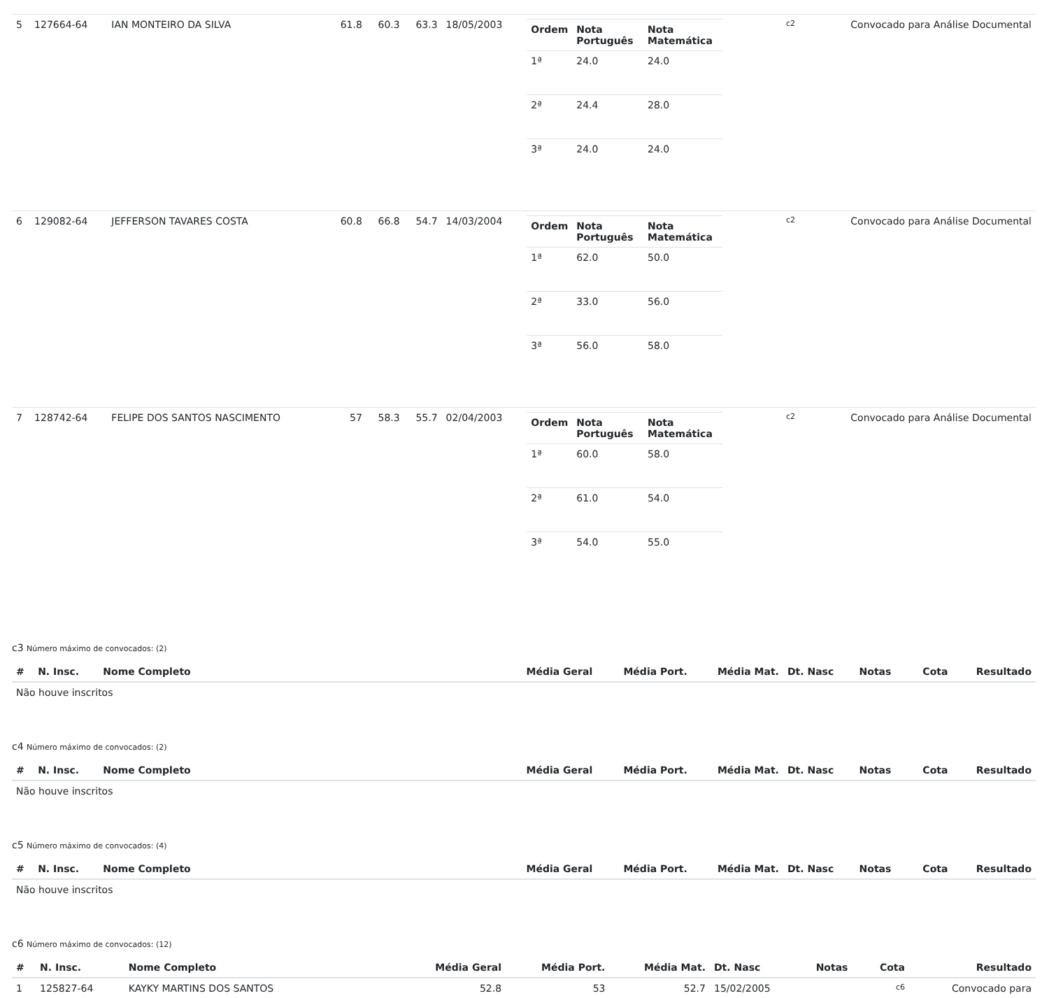| 5 | 127664-64 | IAN MONTEIRO DA SILVA | 61.8 | 60.3 | 63.3 | 18/05/2003 | / Ordem / Nota Português / Nota Matemática / / --- / --- / --- / / 1ª / 24.0 / 24.0 / / 2ª / 24.4 / 28.0 / / 3ª / 24.0 / 24.0 / | c2 | Convocado para Análise Documental |
| 6 | 129082-64 | JEFFERSON TAVARES COSTA | 60.8 | 66.8 | 54.7 | 14/03/2004 | / Ordem / Nota Português / Nota Matemática / / --- / --- / --- / / 1ª / 62.0 / 50.0 / / 2ª / 33.0 / 56.0 / / 3ª / 56.0 / 58.0 / | c2 | Convocado para Análise Documental |
| 7 | 128742-64 | FELIPE DOS SANTOS NASCIMENTO | 57 | 58.3 | 55.7 | 02/04/2003 | / Ordem / Nota Português / Nota Matemática / / --- / --- / --- / / 1ª / 60.0 / 58.0 / / 2ª / 61.0 / 54.0 / / 3ª / 54.0 / 55.0 / | c2 | Convocado para Análise Documental |
c3 Número máximo de convocados: (2)
| # | N. Insc. | Nome Completo | Média Geral | Média Port. | Média Mat. | Dt. Nasc | Notas | Cota | Resultado |
| --- | --- | --- | --- | --- | --- | --- | --- | --- | --- |
| Não houve inscritos | | | | | | | | | |
c4 Número máximo de convocados: (2)
| # | N. Insc. | Nome Completo | Média Geral | Média Port. | Média Mat. | Dt. Nasc | Notas | Cota | Resultado |
| --- | --- | --- | --- | --- | --- | --- | --- | --- | --- |
| Não houve inscritos | | | | | | | | | |
c5 Número máximo de convocados: (4)
| # | N. Insc. | Nome Completo | Média Geral | Média Port. | Média Mat. | Dt. Nasc | Notas | Cota | Resultado |
| --- | --- | --- | --- | --- | --- | --- | --- | --- | --- |
| Não houve inscritos | | | | | | | | | |
c6 Número máximo de convocados: (12)
| # | N. Insc. | Nome Completo | Média Geral | Média Port. | Média Mat. | Dt. Nasc | Notas | Cota | Resultado |
| --- | --- | --- | --- | --- | --- | --- | --- | --- | --- |
| 1 | 125827-64 | KAYKY MARTINS DOS SANTOS | 52.8 | 53 | 52.7 | 15/02/2005 | | c6 | Convocado para |